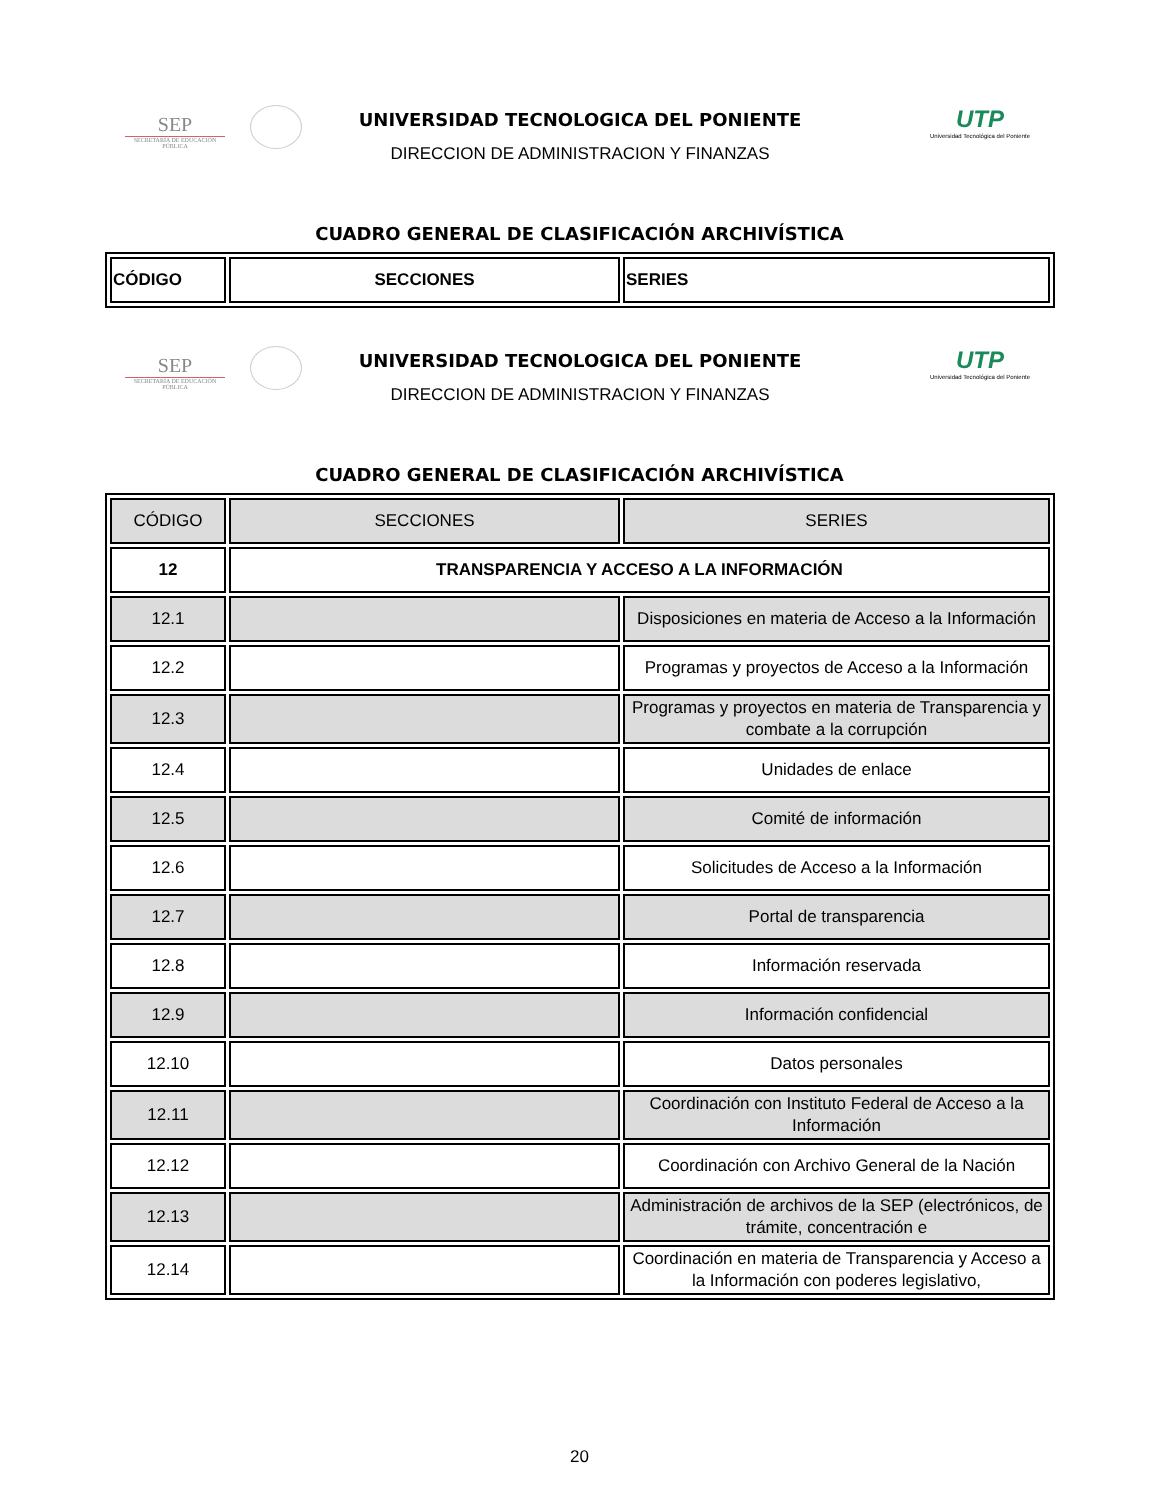SEP
SECRETARÍA DE EDUCACIÓN PÚBLICA
UTP
Universidad Tecnológica del Poniente
UNIVERSIDAD TECNOLOGICA DEL PONIENTE
DIRECCION DE ADMINISTRACION Y FINANZAS
CUADRO GENERAL DE CLASIFICACIÓN ARCHIVÍSTICA
| CÓDIGO | SECCIONES | SERIES |
SEP
SECRETARÍA DE EDUCACIÓN PÚBLICA
UTP
Universidad Tecnológica del Poniente
UNIVERSIDAD TECNOLOGICA DEL PONIENTE
DIRECCION DE ADMINISTRACION Y FINANZAS
CUADRO GENERAL DE CLASIFICACIÓN ARCHIVÍSTICA
| CÓDIGO | SECCIONES | SERIES |
| --- | --- | --- |
| 12 | TRANSPARENCIA Y ACCESO A LA INFORMACIÓN | |
| 12.1 | | Disposiciones en materia de Acceso a la Información |
| 12.2 | | Programas y proyectos de Acceso a la Información |
| 12.3 | | Programas y proyectos en materia de Transparencia y combate a la corrupción |
| 12.4 | | Unidades de enlace |
| 12.5 | | Comité de información |
| 12.6 | | Solicitudes de Acceso a la Información |
| 12.7 | | Portal de transparencia |
| 12.8 | | Información reservada |
| 12.9 | | Información confidencial |
| 12.10 | | Datos personales |
| 12.11 | | Coordinación con Instituto Federal de Acceso a la Información |
| 12.12 | | Coordinación con Archivo General de la Nación |
| 12.13 | | Administración de archivos de la SEP (electrónicos, de trámite, concentración e |
| 12.14 | | Coordinación en materia de Transparencia y Acceso a la Información con poderes legislativo, |
20